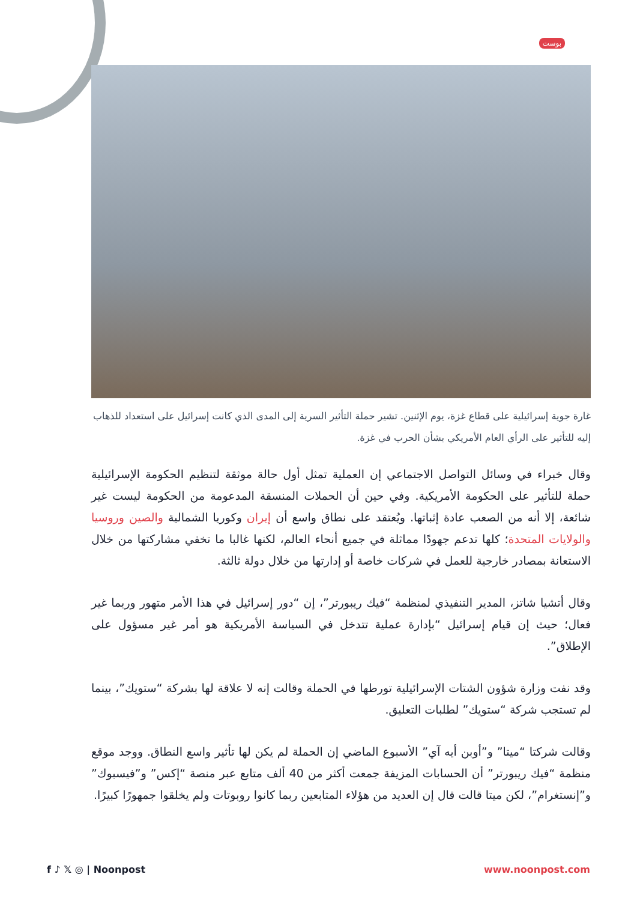بوست
غارة جوية إسرائيلية على قطاع غزة، يوم الإثنين. تشير حملة التأثير السرية إلى المدى الذي كانت إسرائيل على استعداد للذهاب إليه للتأثير على الرأي العام الأمريكي بشأن الحرب في غزة.
وقال خبراء في وسائل التواصل الاجتماعي إن العملية تمثل أول حالة موثقة لتنظيم الحكومة الإسرائيلية حملة للتأثير على الحكومة الأمريكية. وفي حين أن الحملات المنسقة المدعومة من الحكومة ليست غير شائعة، إلا أنه من الصعب عادة إثباتها. ويُعتقد على نطاق واسع أن إيران وكوريا الشمالية والصين وروسيا والولايات المتحدة؛ كلها تدعم جهودًا مماثلة في جميع أنحاء العالم، لكنها غالبا ما تخفي مشاركتها من خلال الاستعانة بمصادر خارجية للعمل في شركات خاصة أو إدارتها من خلال دولة ثالثة.
وقال أتشيا شاتز، المدير التنفيذي لمنظمة “فيك ريبورتر”، إن “دور إسرائيل في هذا الأمر متهور وربما غير فعال؛ حيث إن قيام إسرائيل “بإدارة عملية تتدخل في السياسة الأمريكية هو أمر غير مسؤول على الإطلاق”.
وقد نفت وزارة شؤون الشتات الإسرائيلية تورطها في الحملة وقالت إنه لا علاقة لها بشركة “ستويك”، بينما لم تستجب شركة “ستويك” لطلبات التعليق.
وقالت شركتا “ميتا” و”أوبن أيه آي” الأسبوع الماضي إن الحملة لم يكن لها تأثير واسع النطاق. ووجد موقع منظمة “فيك ريبورتر” أن الحسابات المزيفة جمعت أكثر من 40 ألف متابع عبر منصة “إكس” و”فيسبوك” و”إنستغرام”، لكن ميتا قالت قال إن العديد من هؤلاء المتابعين ربما كانوا روبوتات ولم يخلقوا جمهورًا كبيرًا.
f ♪ 𝕏 ◎ | Noonpost www.noonpost.com